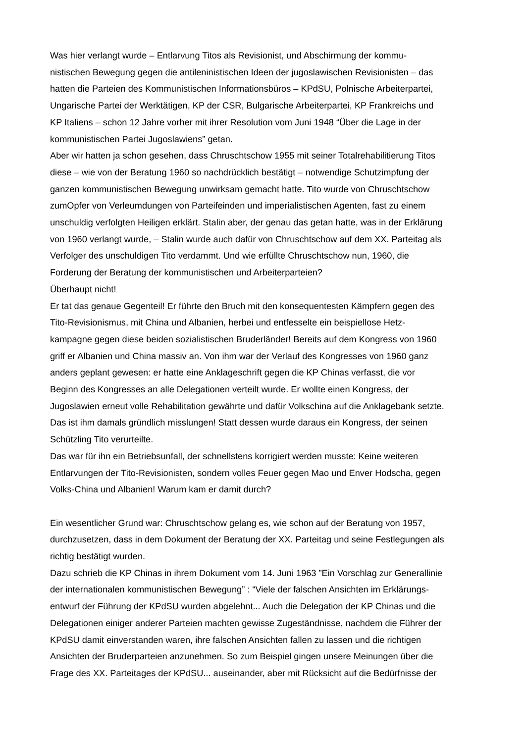Was hier verlangt wurde – Entlarvung Titos als Revisionist, und Abschirmung der kommu-
nistischen Bewegung gegen die antileninistischen Ideen der jugoslawischen Revisionisten – das
hatten die Parteien des Kommunistischen Informationsbüros – KPdSU, Polnische Arbeiterpartei,
Ungarische Partei der Werktätigen, KP der CSR, Bulgarische Arbeiterpartei, KP Frankreichs und
KP Italiens – schon 12 Jahre vorher mit ihrer Resolution vom Juni 1948 “Über die Lage in der
kommunistischen Partei Jugoslawiens” getan.
Aber wir hatten ja schon gesehen, dass Chruschtschow 1955 mit seiner Totalrehabilitierung Titos
diese – wie von der Beratung 1960 so nachdrücklich bestätigt – notwendige Schutzimpfung der
ganzen kommunistischen Bewegung unwirksam gemacht hatte. Tito wurde von Chruschtschow
zumOpfer von Verleumdungen von Parteifeinden und imperialistischen Agenten, fast zu einem
unschuldig verfolgten Heiligen erklärt. Stalin aber, der genau das getan hatte, was in der Erklärung
von 1960 verlangt wurde, – Stalin wurde auch dafür von Chruschtschow auf dem XX. Parteitag als
Verfolger des unschuldigen Tito verdammt. Und wie erfüllte Chruschtschow nun, 1960, die
Forderung der Beratung der kommunistischen und Arbeiterparteien?
Überhaupt nicht!
Er tat das genaue Gegenteil! Er führte den Bruch mit den konsequentesten Kämpfern gegen des
Tito-Revisionismus, mit China und Albanien, herbei und entfesselte ein beispiellose Hetz-
kampagne gegen diese beiden sozialistischen Bruderländer! Bereits auf dem Kongress von 1960
griff er Albanien und China massiv an. Von ihm war der Verlauf des Kongresses von 1960 ganz
anders geplant gewesen: er hatte eine Anklageschrift gegen die KP Chinas verfasst, die vor
Beginn des Kongresses an alle Delegationen verteilt wurde. Er wollte einen Kongress, der
Jugoslawien erneut volle Rehabilitation gewährte und dafür Volkschina auf die Anklagebank setzte.
Das ist ihm damals gründlich misslungen! Statt dessen wurde daraus ein Kongress, der seinen
Schützling Tito verurteilte.
Das war für ihn ein Betriebsunfall, der schnellstens korrigiert werden musste: Keine weiteren
Entlarvungen der Tito-Revisionisten, sondern volles Feuer gegen Mao und Enver Hodscha, gegen
Volks-China und Albanien! Warum kam er damit durch?
Ein wesentlicher Grund war: Chruschtschow gelang es, wie schon auf der Beratung von 1957,
durchzusetzen, dass in dem Dokument der Beratung der XX. Parteitag und seine Festlegungen als
richtig bestätigt wurden.
Dazu schrieb die KP Chinas in ihrem Dokument vom 14. Juni 1963 ”Ein Vorschlag zur Generallinie
der internationalen kommunistischen Bewegung” : “Viele der falschen Ansichten im Erklärungs-
entwurf der Führung der KPdSU wurden abgelehnt... Auch die Delegation der KP Chinas und die
Delegationen einiger anderer Parteien machten gewisse Zugeständnisse, nachdem die Führer der
KPdSU damit einverstanden waren, ihre falschen Ansichten fallen zu lassen und die richtigen
Ansichten der Bruderparteien anzunehmen. So zum Beispiel gingen unsere Meinungen über die
Frage des XX. Parteitages der KPdSU... auseinander, aber mit Rücksicht auf die Bedürfnisse der